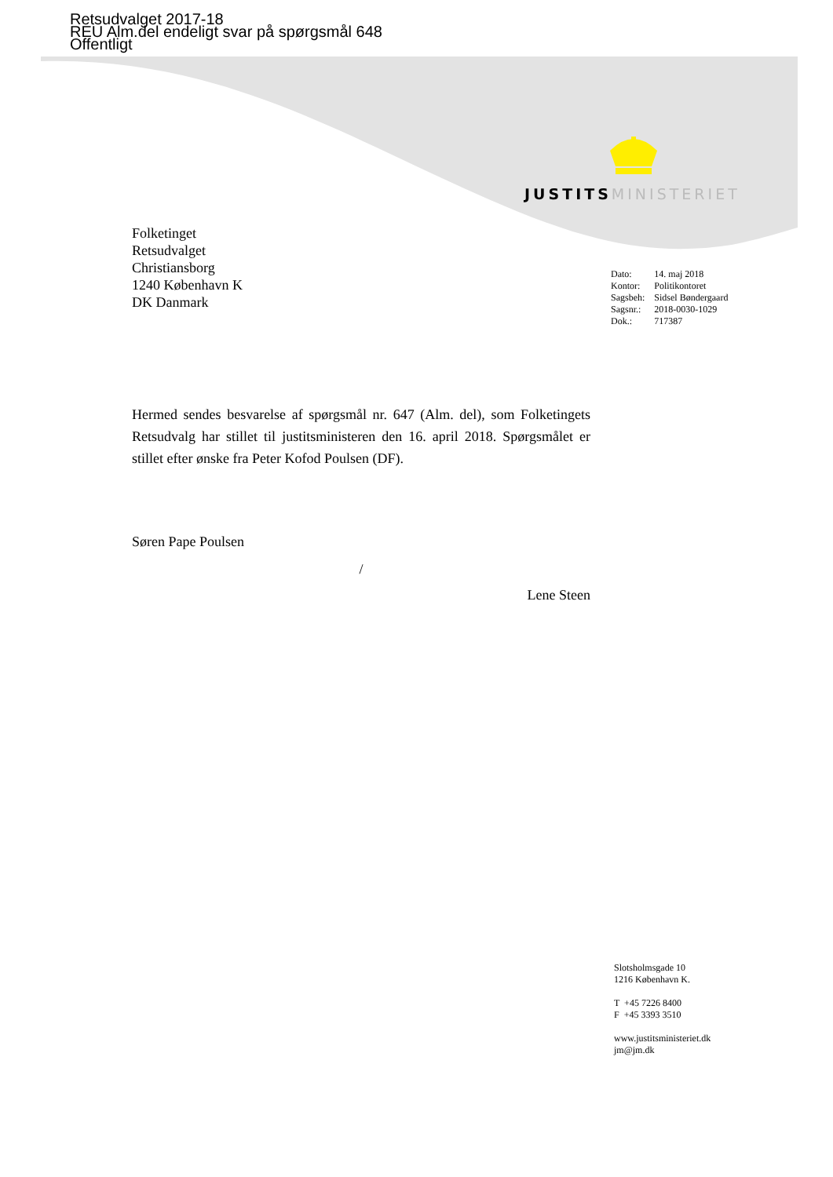Retsudvalget 2017-18
REU Alm.del endeligt svar på spørgsmål 648
Offentligt
JUSTITS MINISTERIET
Folketinget
Retsudvalget
Christiansborg
1240 København K
DK Danmark
| Dato: | 14. maj 2018 |
| Kontor: | Politikontoret |
| Sagsbeh: | Sidsel Bøndergaard |
| Sagsnr.: | 2018-0030-1029 |
| Dok.: | 717387 |
Hermed sendes besvarelse af spørgsmål nr. 647 (Alm. del), som Folketingets Retsudvalg har stillet til justitsministeren den 16. april 2018. Spørgsmålet er stillet efter ønske fra Peter Kofod Poulsen (DF).
Søren Pape Poulsen
/
Lene Steen
Slotsholmsgade 10
1216 København K.
T +45 7226 8400
F +45 3393 3510
www.justitsministeriet.dk
jm@jm.dk